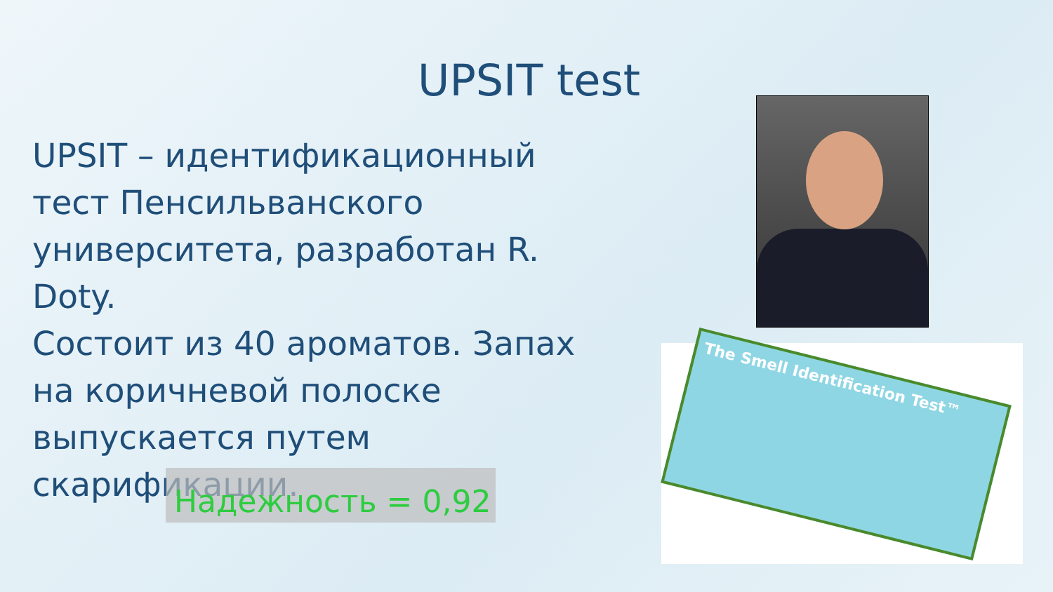UPSIT test
UPSIT – идентификационный тест Пенсильванского университета, разработан R. Doty.
Состоит из 40 ароматов. Запах на коричневой полоске выпускается путем скарификации.
Надежность = 0,92
The Smell Identification Test™